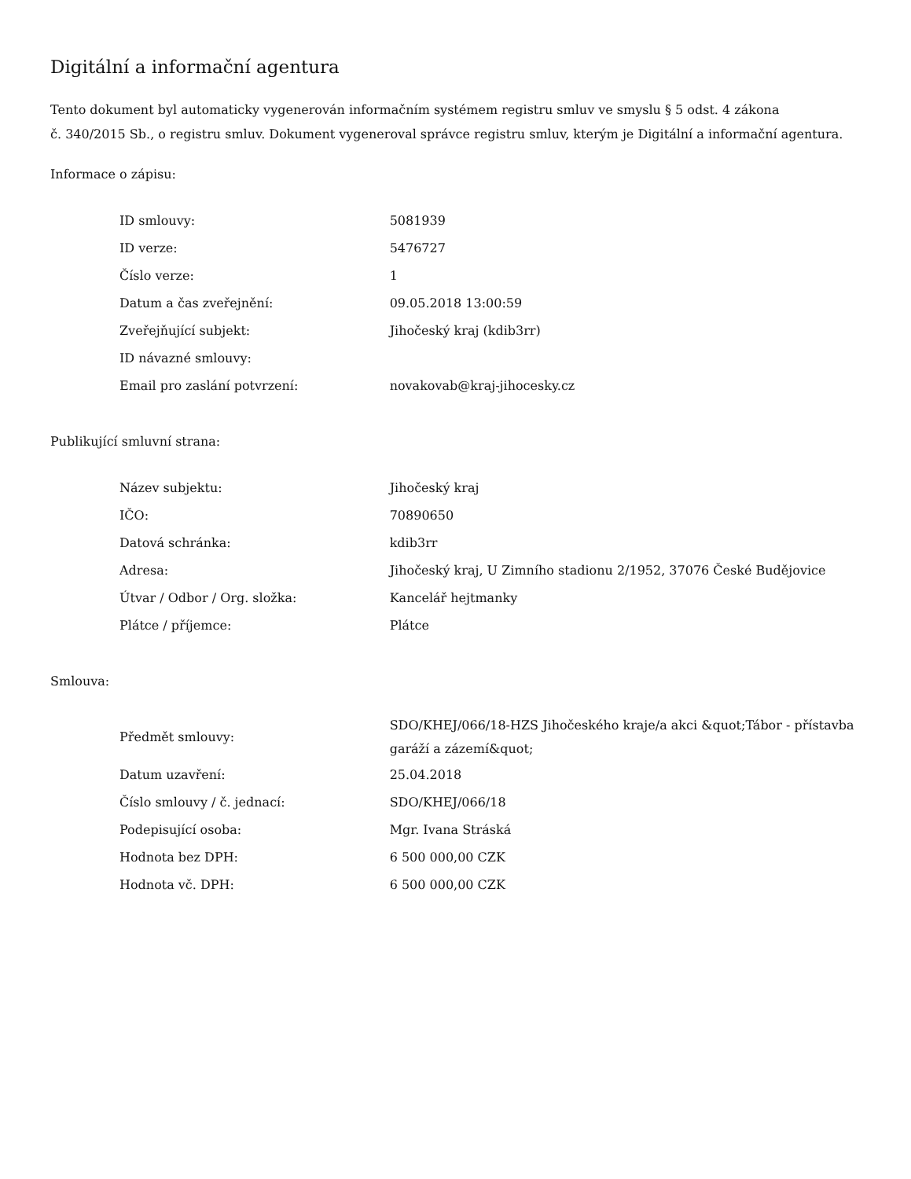Digitální a informační agentura
Tento dokument byl automaticky vygenerován informačním systémem registru smluv ve smyslu § 5 odst. 4 zákona
č. 340/2015 Sb., o registru smluv. Dokument vygeneroval správce registru smluv, kterým je Digitální a informační agentura.
Informace o zápisu:
| ID smlouvy: | 5081939 |
| ID verze: | 5476727 |
| Číslo verze: | 1 |
| Datum a čas zveřejnění: | 09.05.2018 13:00:59 |
| Zveřejňující subjekt: | Jihočeský kraj (kdib3rr) |
| ID návazné smlouvy: | |
| Email pro zaslání potvrzení: | novakovab@kraj-jihocesky.cz |
Publikující smluvní strana:
| Název subjektu: | Jihočeský kraj |
| IČO: | 70890650 |
| Datová schránka: | kdib3rr |
| Adresa: | Jihočeský kraj, U Zimního stadionu 2/1952, 37076 České Budějovice |
| Útvar / Odbor / Org. složka: | Kancelář hejtmanky |
| Plátce / příjemce: | Plátce |
Smlouva:
| Předmět smlouvy: | SDO/KHEJ/066/18-HZS Jihočeského kraje/a akci &quot;Tábor - přístavba garáží a zázemí&quot; |
| Datum uzavření: | 25.04.2018 |
| Číslo smlouvy / č. jednací: | SDO/KHEJ/066/18 |
| Podepisující osoba: | Mgr. Ivana Stráská |
| Hodnota bez DPH: | 6 500 000,00 CZK |
| Hodnota vč. DPH: | 6 500 000,00 CZK |